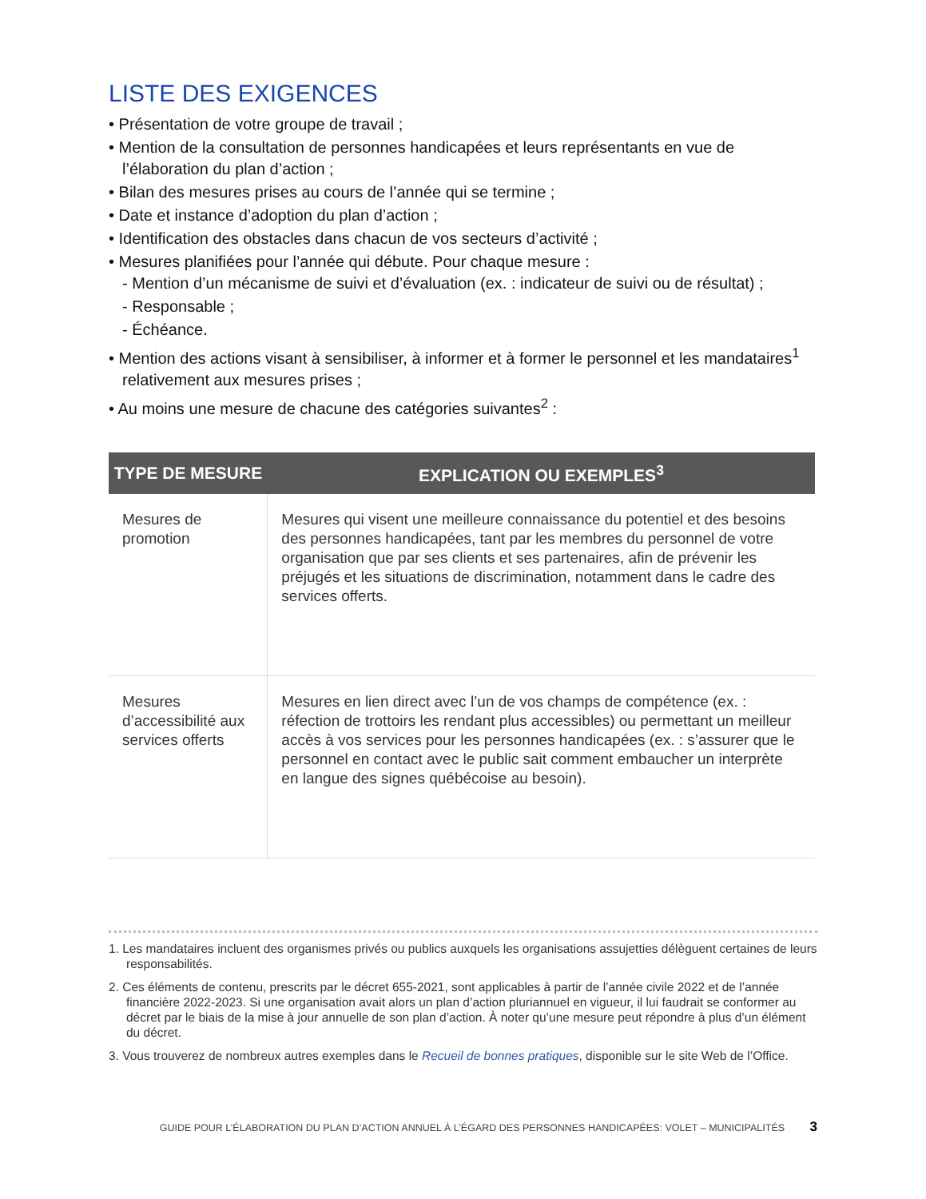LISTE DES EXIGENCES
• Présentation de votre groupe de travail ;
• Mention de la consultation de personnes handicapées et leurs représentants en vue de l’élaboration du plan d’action ;
• Bilan des mesures prises au cours de l’année qui se termine ;
• Date et instance d’adoption du plan d’action ;
• Identification des obstacles dans chacun de vos secteurs d’activité ;
• Mesures planifiées pour l’année qui débute. Pour chaque mesure :
- Mention d’un mécanisme de suivi et d’évaluation (ex. : indicateur de suivi ou de résultat) ;
- Responsable ;
- Échéance.
• Mention des actions visant à sensibiliser, à informer et à former le personnel et les mandataires<sup>1</sup> relativement aux mesures prises ;
• Au moins une mesure de chacune des catégories suivantes<sup>2</sup> :
| TYPE DE MESURE | EXPLICATION OU EXEMPLES<sup>3</sup> |
| --- | --- |
| Mesures de promotion | Mesures qui visent une meilleure connaissance du potentiel et des besoins des personnes handicapées, tant par les membres du personnel de votre organisation que par ses clients et ses partenaires, afin de prévenir les préjugés et les situations de discrimination, notamment dans le cadre des services offerts. |
| Mesures d’accessibilité aux services offerts | Mesures en lien direct avec l’un de vos champs de compétence (ex. : réfection de trottoirs les rendant plus accessibles) ou permettant un meilleur accès à vos services pour les personnes handicapées (ex. : s’assurer que le personnel en contact avec le public sait comment embaucher un interprète en langue des signes québécoise au besoin). |
1. Les mandataires incluent des organismes privés ou publics auxquels les organisations assujetties délèguent certaines de leurs responsabilités.
2. Ces éléments de contenu, prescrits par le décret 655-2021, sont applicables à partir de l’année civile 2022 et de l’année financière 2022-2023. Si une organisation avait alors un plan d’action pluriannuel en vigueur, il lui faudrait se conformer au décret par le biais de la mise à jour annuelle de son plan d’action. À noter qu’une mesure peut répondre à plus d’un élément du décret.
3. Vous trouverez de nombreux autres exemples dans le Recueil de bonnes pratiques, disponible sur le site Web de l’Office.
GUIDE POUR L’ÉLABORATION DU PLAN D’ACTION ANNUEL À L’ÉGARD DES PERSONNES HANDICAPÉES: VOLET – MUNICIPALITÉS 3